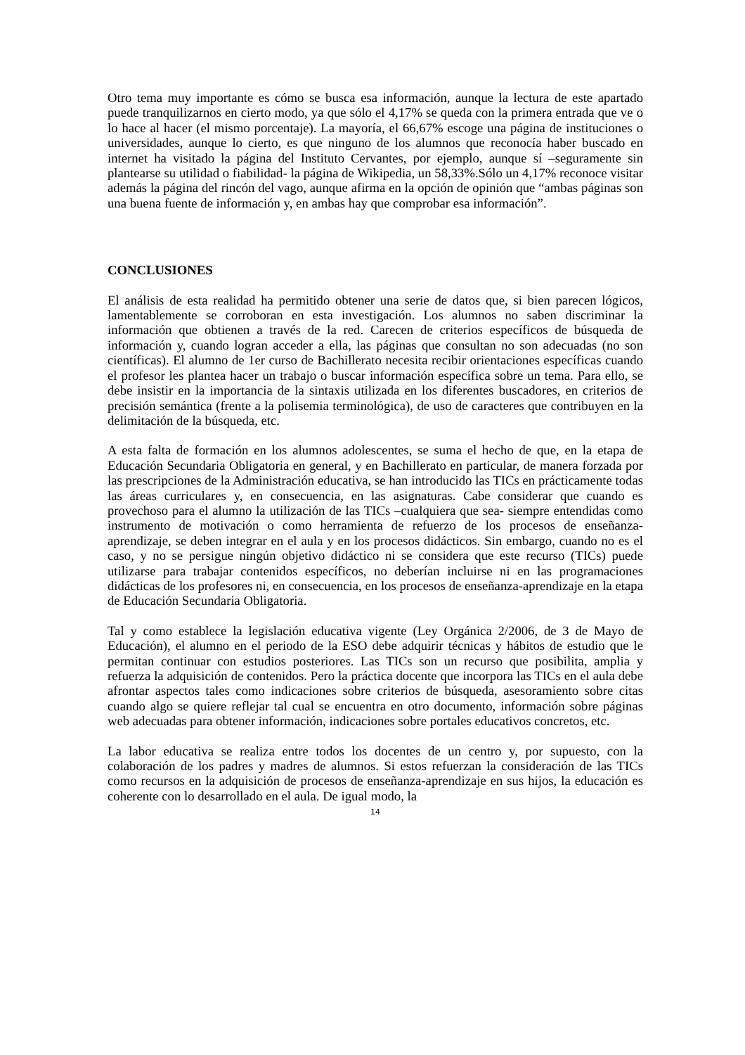Otro tema muy importante es cómo se busca esa información, aunque la lectura de este apartado puede tranquilizarnos en cierto modo, ya que sólo el 4,17% se queda con la primera entrada que ve o lo hace al hacer (el mismo porcentaje). La mayoría, el 66,67% escoge una página de instituciones o universidades, aunque lo cierto, es que ninguno de los alumnos que reconocía haber buscado en internet ha visitado la página del Instituto Cervantes, por ejemplo, aunque sí –seguramente sin plantearse su utilidad o fiabilidad- la página de Wikipedia, un 58,33%.Sólo un 4,17% reconoce visitar además la página del rincón del vago, aunque afirma en la opción de opinión que “ambas páginas son una buena fuente de información y, en ambas hay que comprobar esa información”.
CONCLUSIONES
El análisis de esta realidad ha permitido obtener una serie de datos que, si bien parecen lógicos, lamentablemente se corroboran en esta investigación. Los alumnos no saben discriminar la información que obtienen a través de la red. Carecen de criterios específicos de búsqueda de información y, cuando logran acceder a ella, las páginas que consultan no son adecuadas (no son científicas). El alumno de 1er curso de Bachillerato necesita recibir orientaciones específicas cuando el profesor les plantea hacer un trabajo o buscar información específica sobre un tema. Para ello, se debe insistir en la importancia de la sintaxis utilizada en los diferentes buscadores, en criterios de precisión semántica (frente a la polisemia terminológica), de uso de caracteres que contribuyen en la delimitación de la búsqueda, etc.
A esta falta de formación en los alumnos adolescentes, se suma el hecho de que, en la etapa de Educación Secundaria Obligatoria en general, y en Bachillerato en particular, de manera forzada por las prescripciones de la Administración educativa, se han introducido las TICs en prácticamente todas las áreas curriculares y, en consecuencia, en las asignaturas. Cabe considerar que cuando es provechoso para el alumno la utilización de las TICs –cualquiera que sea- siempre entendidas como instrumento de motivación o como herramienta de refuerzo de los procesos de enseñanza-aprendizaje, se deben integrar en el aula y en los procesos didácticos. Sin embargo, cuando no es el caso, y no se persigue ningún objetivo didáctico ni se considera que este recurso (TICs) puede utilizarse para trabajar contenidos específicos, no deberían incluirse ni en las programaciones didácticas de los profesores ni, en consecuencia, en los procesos de enseñanza-aprendizaje en la etapa de Educación Secundaria Obligatoria.
Tal y como establece la legislación educativa vigente (Ley Orgánica 2/2006, de 3 de Mayo de Educación), el alumno en el periodo de la ESO debe adquirir técnicas y hábitos de estudio que le permitan continuar con estudios posteriores. Las TICs son un recurso que posibilita, amplia y refuerza la adquisición de contenidos. Pero la práctica docente que incorpora las TICs en el aula debe afrontar aspectos tales como indicaciones sobre criterios de búsqueda, asesoramiento sobre citas cuando algo se quiere reflejar tal cual se encuentra en otro documento, información sobre páginas web adecuadas para obtener información, indicaciones sobre portales educativos concretos, etc.
La labor educativa se realiza entre todos los docentes de un centro y, por supuesto, con la colaboración de los padres y madres de alumnos. Si estos refuerzan la consideración de las TICs como recursos en la adquisición de procesos de enseñanza-aprendizaje en sus hijos, la educación es coherente con lo desarrollado en el aula. De igual modo, la
14